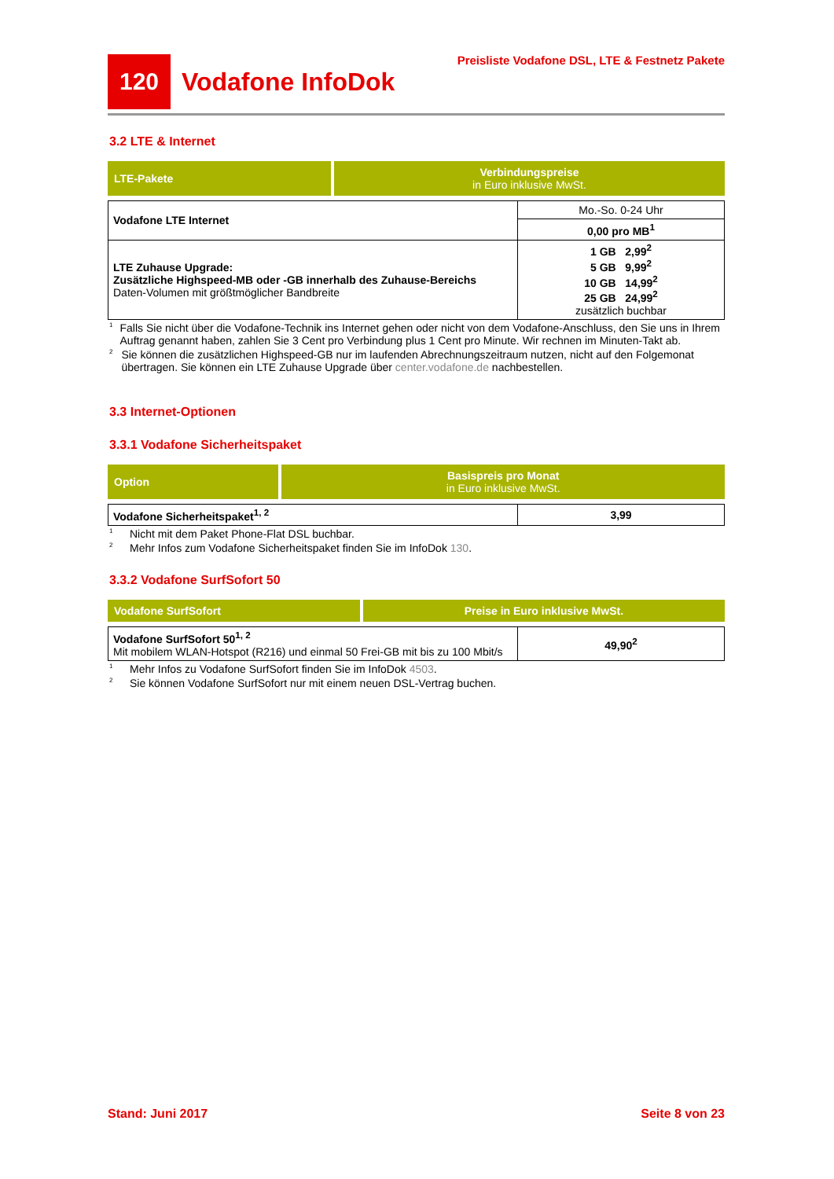120
Vodafone InfoDok
Preisliste Vodafone DSL, LTE & Festnetz Pakete
3.2 LTE & Internet
| LTE-Pakete | Verbindungspreise in Euro inklusive MwSt. |
| --- | --- |
| Vodafone LTE Internet | Mo.-So. 0-24 Uhr |
| | 0,00 pro MB<sup>1</sup> |
| LTE Zuhause Upgrade: Zusätzliche Highspeed-MB oder -GB innerhalb des Zuhause-Bereichs Daten-Volumen mit größtmöglicher Bandbreite | 1 GB 2,99<sup>2</sup> 5 GB 9,99<sup>2</sup> 10 GB 14,99<sup>2</sup> 25 GB 24,99<sup>2</sup> zusätzlich buchbar |
<sup>1</sup> Falls Sie nicht über die Vodafone-Technik ins Internet gehen oder nicht von dem Vodafone-Anschluss, den Sie uns in Ihrem Auftrag genannt haben, zahlen Sie 3 Cent pro Verbindung plus 1 Cent pro Minute. Wir rechnen im Minuten-Takt ab.
<sup>2</sup> Sie können die zusätzlichen Highspeed-GB nur im laufenden Abrechnungszeitraum nutzen, nicht auf den Folgemonat übertragen. Sie können ein LTE Zuhause Upgrade über center.vodafone.de nachbestellen.
3.3 Internet-Optionen
3.3.1 Vodafone Sicherheitspaket
| Option | Basispreis pro Monat in Euro inklusive MwSt. |
| --- | --- |
| Vodafone Sicherheitspaket<sup>1, 2</sup> | 3,99 |
<sup>1</sup> Nicht mit dem Paket Phone-Flat DSL buchbar.
<sup>2</sup> Mehr Infos zum Vodafone Sicherheitspaket finden Sie im InfoDok 130.
3.3.2 Vodafone SurfSofort 50
| Vodafone SurfSofort | Preise in Euro inklusive MwSt. |
| --- | --- |
| Vodafone SurfSofort 50<sup>1, 2</sup> Mit mobilem WLAN-Hotspot (R216) und einmal 50 Frei-GB mit bis zu 100 Mbit/s | 49,90<sup>2</sup> |
<sup>1</sup> Mehr Infos zu Vodafone SurfSofort finden Sie im InfoDok 4503.
<sup>2</sup> Sie können Vodafone SurfSofort nur mit einem neuen DSL-Vertrag buchen.
Stand: Juni 2017 Seite 8 von 23